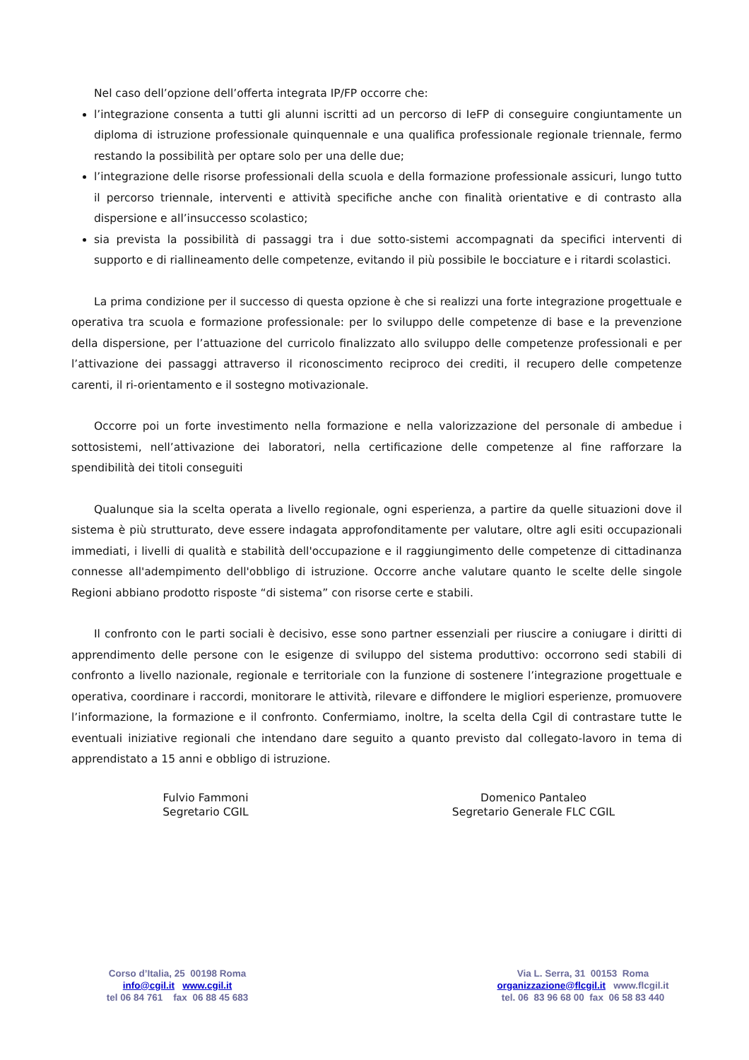Nel caso dell’opzione dell’offerta integrata IP/FP occorre che:
l’integrazione consenta a tutti gli alunni iscritti ad un percorso di IeFP di conseguire congiuntamente un diploma di istruzione professionale quinquennale e una qualifica professionale regionale triennale, fermo restando la possibilità per optare solo per una delle due;
l’integrazione delle risorse professionali della scuola e della formazione professionale assicuri, lungo tutto il percorso triennale, interventi e attività specifiche anche con finalità orientative e di contrasto alla dispersione e all’insuccesso scolastico;
sia prevista la possibilità di passaggi tra i due sotto-sistemi accompagnati da specifici interventi di supporto e di riallineamento delle competenze, evitando il più possibile le bocciature e i ritardi scolastici.
La prima condizione per il successo di questa opzione è che si realizzi una forte integrazione progettuale e operativa tra scuola e formazione professionale: per lo sviluppo delle competenze di base e la prevenzione della dispersione, per l’attuazione del curricolo finalizzato allo sviluppo delle competenze professionali e per l’attivazione dei passaggi attraverso il riconoscimento reciproco dei crediti, il recupero delle competenze carenti, il ri-orientamento e il sostegno motivazionale.
Occorre poi un forte investimento nella formazione e nella valorizzazione del personale di ambedue i sottosistemi, nell’attivazione dei laboratori, nella certificazione delle competenze al fine rafforzare la spendibilità dei titoli conseguiti
Qualunque sia la scelta operata a livello regionale, ogni esperienza, a partire da quelle situazioni dove il sistema è più strutturato, deve essere indagata approfonditamente per valutare, oltre agli esiti occupazionali immediati, i livelli di qualità e stabilità dell'occupazione e il raggiungimento delle competenze di cittadinanza connesse all'adempimento dell'obbligo di istruzione. Occorre anche valutare quanto le scelte delle singole Regioni abbiano prodotto risposte “di sistema” con risorse certe e stabili.
Il confronto con le parti sociali è decisivo, esse sono partner essenziali per riuscire a coniugare i diritti di apprendimento delle persone con le esigenze di sviluppo del sistema produttivo: occorrono sedi stabili di confronto a livello nazionale, regionale e territoriale con la funzione di sostenere l’integrazione progettuale e operativa, coordinare i raccordi, monitorare le attività, rilevare e diffondere le migliori esperienze, promuovere l’informazione, la formazione e il confronto. Confermiamo, inoltre, la scelta della Cgil di contrastare tutte le eventuali iniziative regionali che intendano dare seguito a quanto previsto dal collegato-lavoro in tema di apprendistato a 15 anni e obbligo di istruzione.
Fulvio Fammoni
Segretario CGIL
Domenico Pantaleo
Segretario Generale FLC CGIL
Corso d’Italia, 25 00198 Roma
info@cgil.it www.cgil.it
tel 06 84 761 fax 06 88 45 683
Via L. Serra, 31 00153 Roma
organizzazione@flcgil.it www.flcgil.it
tel. 06 83 96 68 00 fax 06 58 83 440